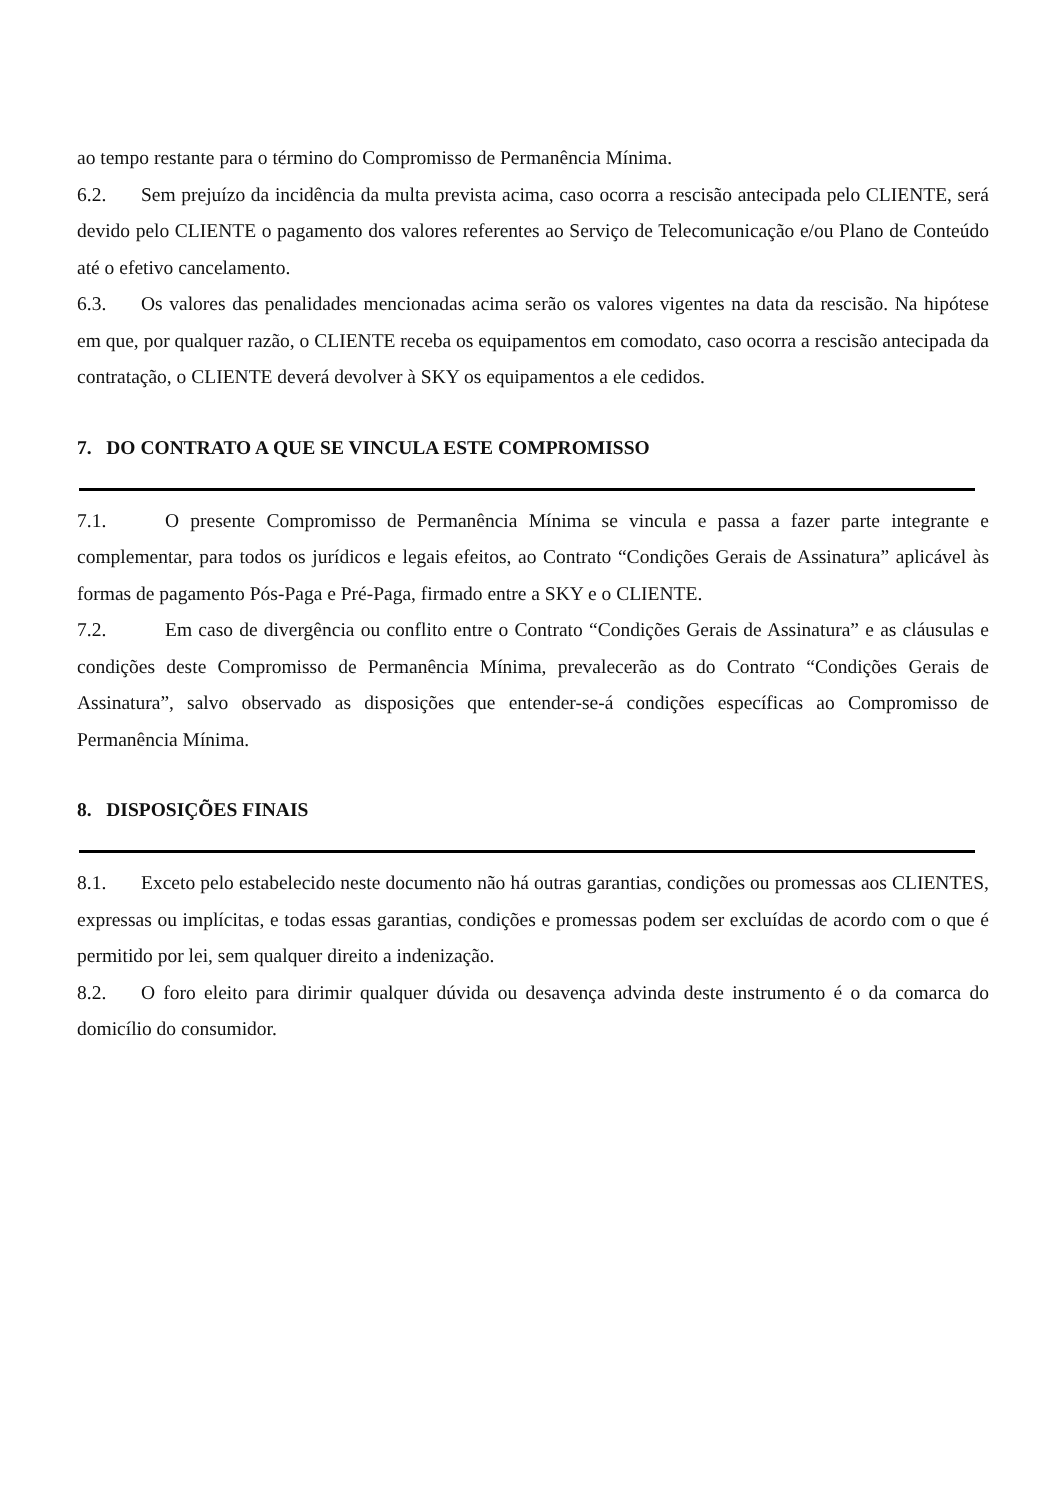ao tempo restante para o término do Compromisso de Permanência Mínima.
6.2. Sem prejuízo da incidência da multa prevista acima, caso ocorra a rescisão antecipada pelo CLIENTE, será devido pelo CLIENTE o pagamento dos valores referentes ao Serviço de Telecomunicação e/ou Plano de Conteúdo até o efetivo cancelamento.
6.3. Os valores das penalidades mencionadas acima serão os valores vigentes na data da rescisão. Na hipótese em que, por qualquer razão, o CLIENTE receba os equipamentos em comodato, caso ocorra a rescisão antecipada da contratação, o CLIENTE deverá devolver à SKY os equipamentos a ele cedidos.
7. DO CONTRATO A QUE SE VINCULA ESTE COMPROMISSO
7.1. O presente Compromisso de Permanência Mínima se vincula e passa a fazer parte integrante e complementar, para todos os jurídicos e legais efeitos, ao Contrato “Condições Gerais de Assinatura” aplicável às formas de pagamento Pós-Paga e Pré-Paga, firmado entre a SKY e o CLIENTE.
7.2. Em caso de divergência ou conflito entre o Contrato “Condições Gerais de Assinatura” e as cláusulas e condições deste Compromisso de Permanência Mínima, prevalecerão as do Contrato “Condições Gerais de Assinatura”, salvo observado as disposições que entender-se-á condições específicas ao Compromisso de Permanência Mínima.
8. DISPOSIÇÕES FINAIS
8.1. Exceto pelo estabelecido neste documento não há outras garantias, condições ou promessas aos CLIENTES, expressas ou implícitas, e todas essas garantias, condições e promessas podem ser excluídas de acordo com o que é permitido por lei, sem qualquer direito a indenização.
8.2. O foro eleito para dirimir qualquer dúvida ou desavença advinda deste instrumento é o da comarca do domicílio do consumidor.